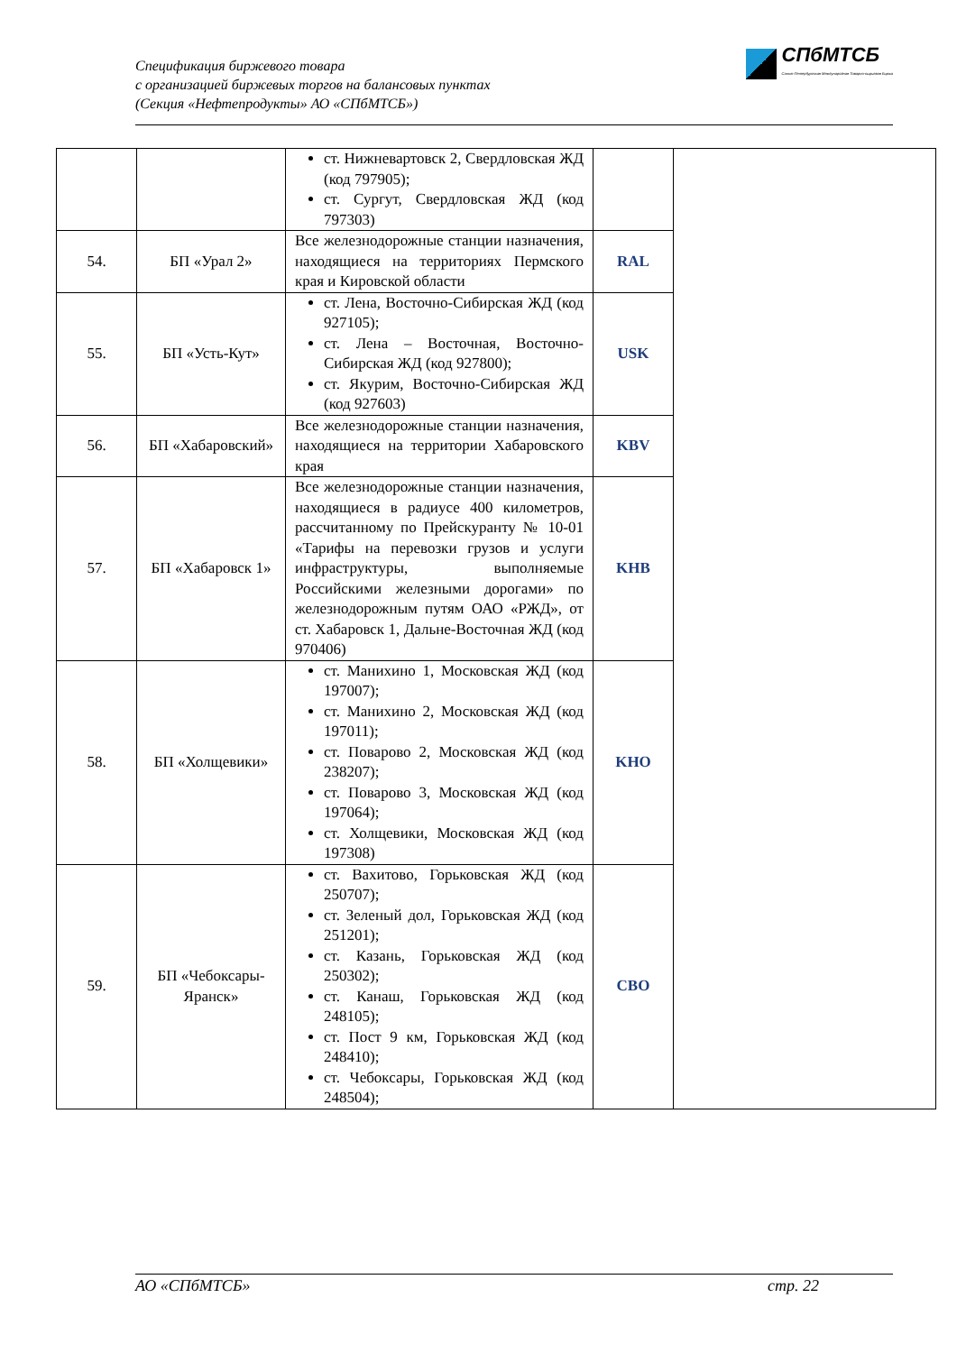Спецификация биржевого товара
с организацией биржевых торгов на балансовых пунктах
(Секция «Нефтепродукты» АО «СПбМТСБ»)
СПбМТСБ
Санкт-Петербургская Международная Товарно-сырьевая Биржа
| | | ст. Нижневартовск 2, Свердловская ЖД (код 797905); ст. Сургут, Свердловская ЖД (код 797303) | | |
| 54. | БП «Урал 2» | Все железнодорожные станции назначения, находящиеся на территориях Пермского края и Кировской области | RAL | |
| 55. | БП «Усть-Кут» | ст. Лена, Восточно-Сибирская ЖД (код 927105); ст. Лена – Восточная, Восточно-Сибирская ЖД (код 927800); ст. Якурим, Восточно-Сибирская ЖД (код 927603) | USK | |
| 56. | БП «Хабаровский» | Все железнодорожные станции назначения, находящиеся на территории Хабаровского края | KBV | |
| 57. | БП «Хабаровск 1» | Все железнодорожные станции назначения, находящиеся в радиусе 400 километров, рассчитанному по Прейскуранту № 10-01 «Тарифы на перевозки грузов и услуги инфраструктуры, выполняемые Российскими железными дорогами» по железнодорожным путям ОАО «РЖД», от ст. Хабаровск 1, Дальне-Восточная ЖД (код 970406) | KHB | |
| 58. | БП «Холщевики» | ст. Манихино 1, Московская ЖД (код 197007); ст. Манихино 2, Московская ЖД (код 197011); ст. Поварово 2, Московская ЖД (код 238207); ст. Поварово 3, Московская ЖД (код 197064); ст. Холщевики, Московская ЖД (код 197308) | KHO | |
| 59. | БП «Чебоксары-Яранск» | ст. Вахитово, Горьковская ЖД (код 250707); ст. Зеленый дол, Горьковская ЖД (код 251201); ст. Казань, Горьковская ЖД (код 250302); ст. Канаш, Горьковская ЖД (код 248105); ст. Пост 9 км, Горьковская ЖД (код 248410); ст. Чебоксары, Горьковская ЖД (код 248504); | CBO | |
АО «СПбМТСБ» стр. 22